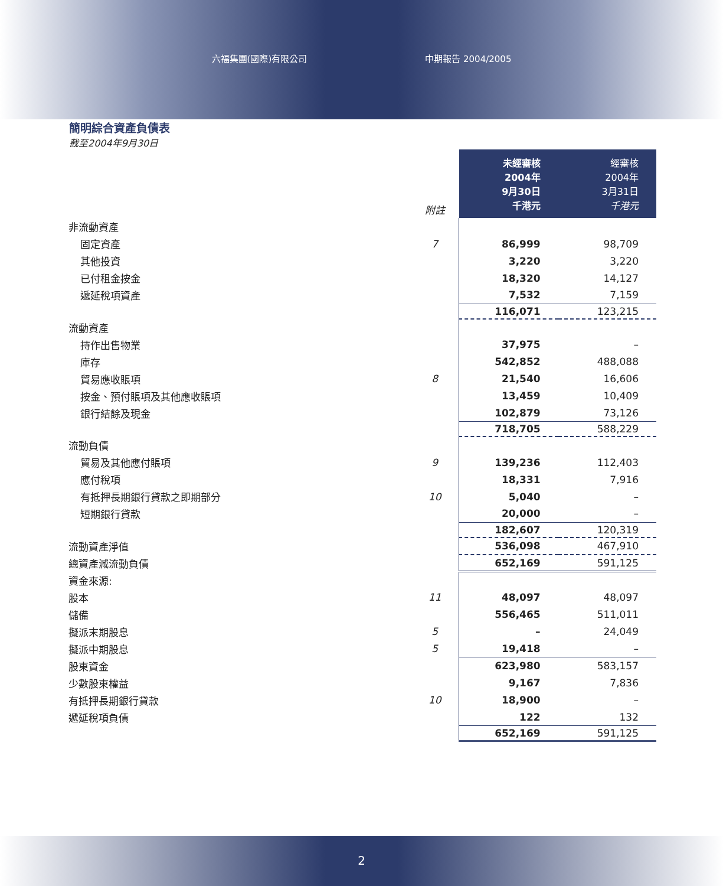六福集團(國際)有限公司 中期報告 2004/2005
簡明綜合資產負債表
截至2004年9月30日
| | 附註 | 未經審核 2004年 9月30日 千港元 | 經審核 2004年 3月31日 千港元 |
| 非流動資產 | | | |
| 固定資產 | 7 | 86,999 | 98,709 |
| 其他投資 | | 3,220 | 3,220 |
| 已付租金按金 | | 18,320 | 14,127 |
| 遞延稅項資產 | | 7,532 | 7,159 |
| | | 116,071 | 123,215 |
| 流動資產 | | | |
| 持作出售物業 | | 37,975 | – |
| 庫存 | | 542,852 | 488,088 |
| 貿易應收賬項 | 8 | 21,540 | 16,606 |
| 按金、預付賬項及其他應收賬項 | | 13,459 | 10,409 |
| 銀行結餘及現金 | | 102,879 | 73,126 |
| | | 718,705 | 588,229 |
| 流動負債 | | | |
| 貿易及其他應付賬項 | 9 | 139,236 | 112,403 |
| 應付稅項 | | 18,331 | 7,916 |
| 有抵押長期銀行貸款之即期部分 | 10 | 5,040 | – |
| 短期銀行貸款 | | 20,000 | – |
| | | 182,607 | 120,319 |
| 流動資產淨值 | | 536,098 | 467,910 |
| 總資產減流動負債 | | 652,169 | 591,125 |
| 資金來源: | | | |
| 股本 | 11 | 48,097 | 48,097 |
| 儲備 | | 556,465 | 511,011 |
| 擬派末期股息 | 5 | – | 24,049 |
| 擬派中期股息 | 5 | 19,418 | – |
| 股東資金 | | 623,980 | 583,157 |
| 少數股東權益 | | 9,167 | 7,836 |
| 有抵押長期銀行貸款 | 10 | 18,900 | – |
| 遞延稅項負債 | | 122 | 132 |
| | | 652,169 | 591,125 |
2